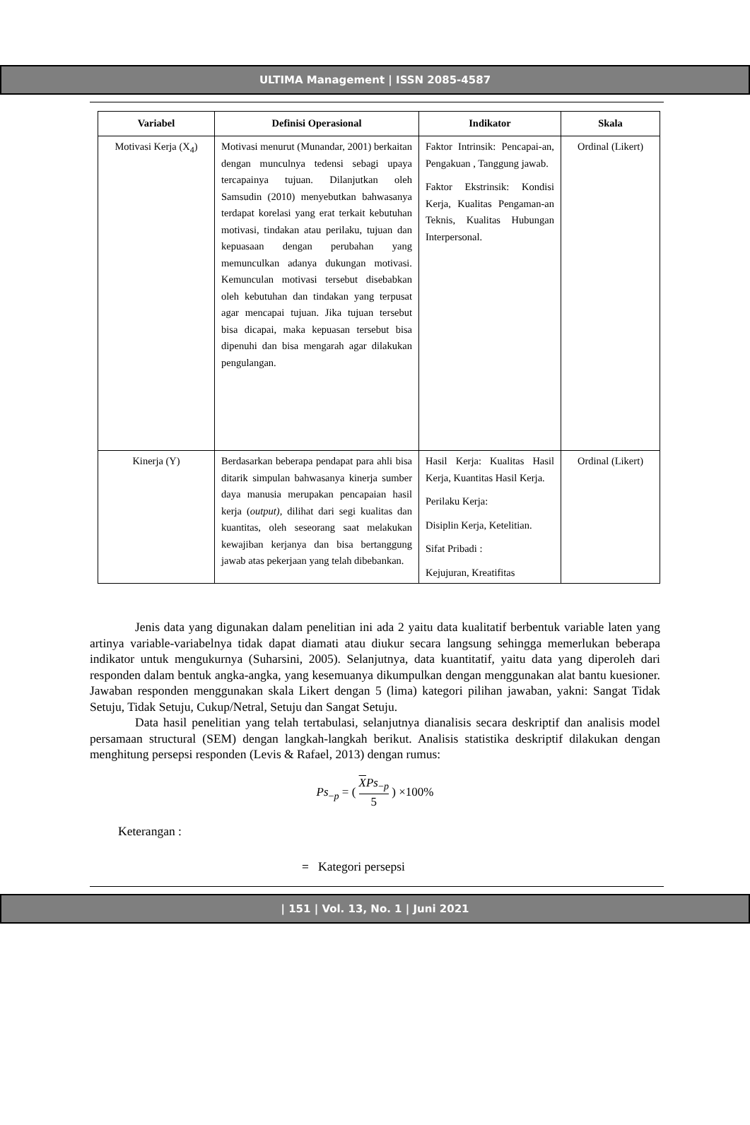ULTIMA Management | ISSN 2085-4587
| Variabel | Definisi Operasional | Indikator | Skala |
| --- | --- | --- | --- |
| Motivasi Kerja (X<sub>4</sub>) | Motivasi menurut (Munandar, 2001) berkaitan dengan munculnya tedensi sebagi upaya tercapainya tujuan. Dilanjutkan oleh Samsudin (2010) menyebutkan bahwasanya terdapat korelasi yang erat terkait kebutuhan motivasi, tindakan atau perilaku, tujuan dan kepuasaan dengan perubahan yang memunculkan adanya dukungan motivasi. Kemunculan motivasi tersebut disebabkan oleh kebutuhan dan tindakan yang terpusat agar mencapai tujuan. Jika tujuan tersebut bisa dicapai, maka kepuasan tersebut bisa dipenuhi dan bisa mengarah agar dilakukan pengulangan. | Faktor Intrinsik: Pencapai-an, Pengakuan , Tanggung jawab. Faktor Ekstrinsik: Kondisi Kerja, Kualitas Pengaman-an Teknis, Kualitas Hubungan Interpersonal. | Ordinal (Likert) |
| Kinerja (Y) | Berdasarkan beberapa pendapat para ahli bisa ditarik simpulan bahwasanya kinerja sumber daya manusia merupakan pencapaian hasil kerja ( output), dilihat dari segi kualitas dan kuantitas, oleh seseorang saat melakukan kewajiban kerjanya dan bisa bertanggung jawab atas pekerjaan yang telah dibebankan. | Hasil Kerja: Kualitas Hasil Kerja, Kuantitas Hasil Kerja. Perilaku Kerja: Disiplin Kerja, Ketelitian. Sifat Pribadi : Kejujuran, Kreatifitas | Ordinal (Likert) |
Jenis data yang digunakan dalam penelitian ini ada 2 yaitu data kualitatif berbentuk variable laten yang artinya variable-variabelnya tidak dapat diamati atau diukur secara langsung sehingga memerlukan beberapa indikator untuk mengukurnya (Suharsini, 2005). Selanjutnya, data kuantitatif, yaitu data yang diperoleh dari responden dalam bentuk angka-angka, yang kesemuanya dikumpulkan dengan menggunakan alat bantu kuesioner. Jawaban responden menggunakan skala Likert dengan 5 (lima) kategori pilihan jawaban, yakni: Sangat Tidak Setuju, Tidak Setuju, Cukup/Netral, Setuju dan Sangat Setuju.
Data hasil penelitian yang telah tertabulasi, selanjutnya dianalisis secara deskriptif dan analisis model persamaan structural (SEM) dengan langkah-langkah berikut. Analisis statistika deskriptif dilakukan dengan menghitung persepsi responden (Levis & Rafael, 2013) dengan rumus:
Ps<sub>−p</sub> = ( XPs<sub>−p</sub> 5 ) ×100%
Keterangan :
= Kategori persepsi
| 151 | Vol. 13, No. 1 | Juni 2021